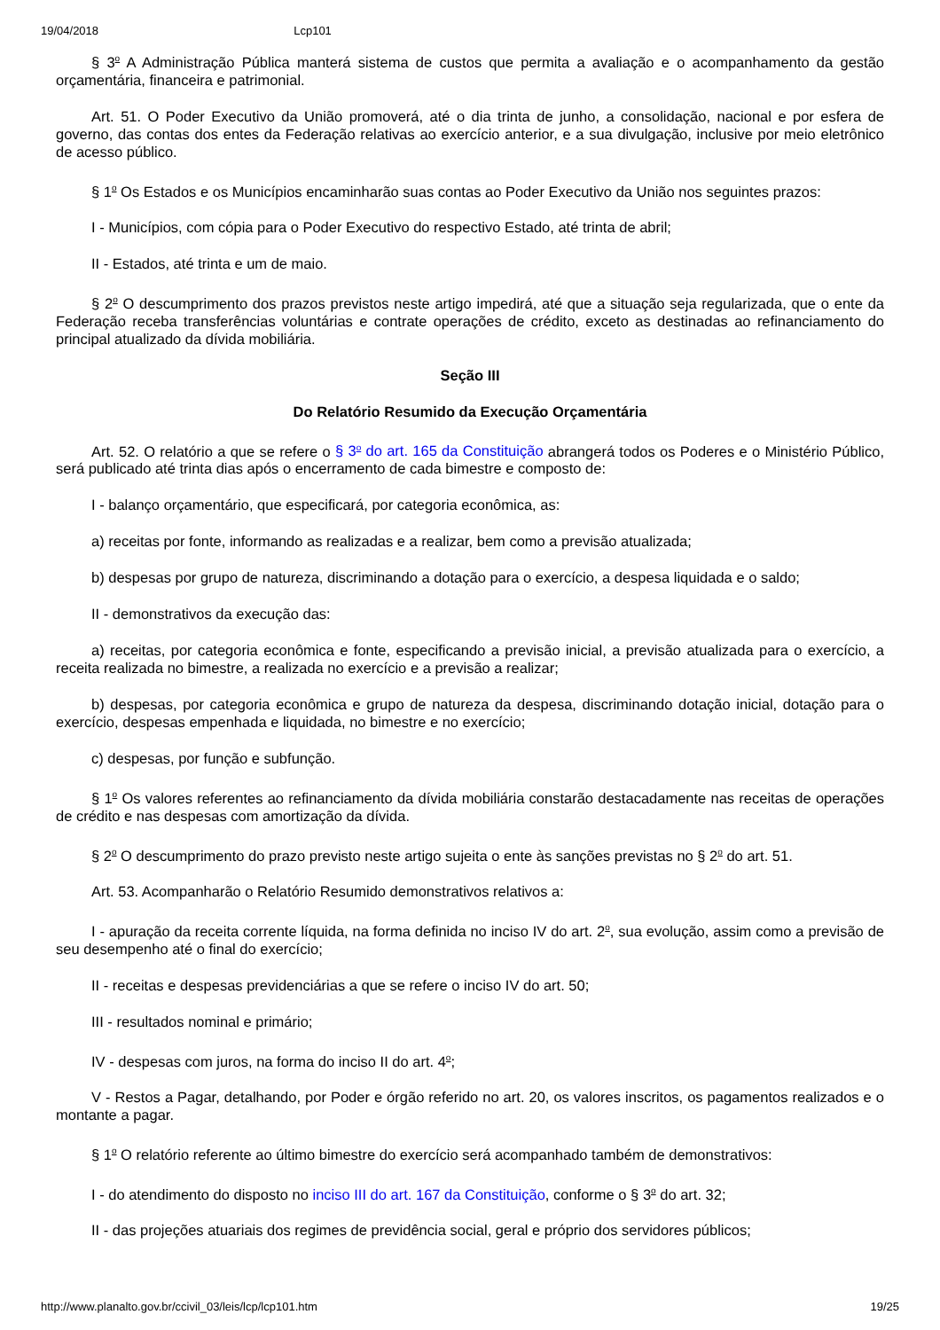19/04/2018 Lcp101
§ 3<sup>o</sup> A Administração Pública manterá sistema de custos que permita a avaliação e o acompanhamento da gestão orçamentária, financeira e patrimonial.
Art. 51. O Poder Executivo da União promoverá, até o dia trinta de junho, a consolidação, nacional e por esfera de governo, das contas dos entes da Federação relativas ao exercício anterior, e a sua divulgação, inclusive por meio eletrônico de acesso público.
§ 1<sup>o</sup> Os Estados e os Municípios encaminharão suas contas ao Poder Executivo da União nos seguintes prazos:
I - Municípios, com cópia para o Poder Executivo do respectivo Estado, até trinta de abril;
II - Estados, até trinta e um de maio.
§ 2<sup>o</sup> O descumprimento dos prazos previstos neste artigo impedirá, até que a situação seja regularizada, que o ente da Federação receba transferências voluntárias e contrate operações de crédito, exceto as destinadas ao refinanciamento do principal atualizado da dívida mobiliária.
Seção III
Do Relatório Resumido da Execução Orçamentária
Art. 52. O relatório a que se refere o § 3<sup>o</sup> do art. 165 da Constituição abrangerá todos os Poderes e o Ministério Público, será publicado até trinta dias após o encerramento de cada bimestre e composto de:
I - balanço orçamentário, que especificará, por categoria econômica, as:
a) receitas por fonte, informando as realizadas e a realizar, bem como a previsão atualizada;
b) despesas por grupo de natureza, discriminando a dotação para o exercício, a despesa liquidada e o saldo;
II - demonstrativos da execução das:
a) receitas, por categoria econômica e fonte, especificando a previsão inicial, a previsão atualizada para o exercício, a receita realizada no bimestre, a realizada no exercício e a previsão a realizar;
b) despesas, por categoria econômica e grupo de natureza da despesa, discriminando dotação inicial, dotação para o exercício, despesas empenhada e liquidada, no bimestre e no exercício;
c) despesas, por função e subfunção.
§ 1<sup>o</sup> Os valores referentes ao refinanciamento da dívida mobiliária constarão destacadamente nas receitas de operações de crédito e nas despesas com amortização da dívida.
§ 2<sup>o</sup> O descumprimento do prazo previsto neste artigo sujeita o ente às sanções previstas no § 2<sup>o</sup> do art. 51.
Art. 53. Acompanharão o Relatório Resumido demonstrativos relativos a:
I - apuração da receita corrente líquida, na forma definida no inciso IV do art. 2<sup>o</sup>, sua evolução, assim como a previsão de seu desempenho até o final do exercício;
II - receitas e despesas previdenciárias a que se refere o inciso IV do art. 50;
III - resultados nominal e primário;
IV - despesas com juros, na forma do inciso II do art. 4<sup>o</sup>;
V - Restos a Pagar, detalhando, por Poder e órgão referido no art. 20, os valores inscritos, os pagamentos realizados e o montante a pagar.
§ 1<sup>o</sup> O relatório referente ao último bimestre do exercício será acompanhado também de demonstrativos:
I - do atendimento do disposto no inciso III do art. 167 da Constituição, conforme o § 3<sup>o</sup> do art. 32;
II - das projeções atuariais dos regimes de previdência social, geral e próprio dos servidores públicos;
http://www.planalto.gov.br/ccivil_03/leis/lcp/lcp101.htm 19/25